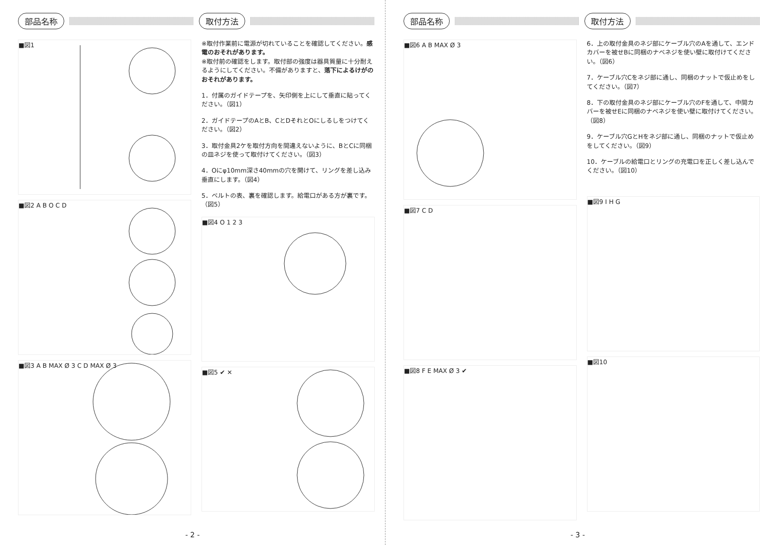部品名称 取付方法
■図1
■図2 A B O C D
■図3 A B MAX Ø 3 C D MAX Ø 3
※取付作業前に電源が切れていることを確認してください。感電のおそれがあります。
※取付前の確認をします。取付部の強度は器具質量に十分耐えるようにしてください。不備がありますと、落下によるけがのおそれがあります。
1．付属のガイドテープを、矢印側を上にして垂直に貼ってください。（図1）
2．ガイドテープのAとB、CとDそれとOにしるしをつけてください。（図2）
3．取付金具2ケを取付方向を間違えないように、BとCに同梱の皿ネジを使って取付けてください。（図3）
4．Oにφ10mm深さ40mmの穴を開けて、リングを差し込み垂直にします。（図4）
5．ベルトの表、裏を確認します。給電口がある方が裏です。（図5）
■図4 O 1 2 3
■図5 ✔ ✕
- 2 -
部品名称 取付方法
■図6 A B MAX Ø 3
■図7 C D
■図8 F E MAX Ø 3 ✔
6．上の取付金具のネジ部にケーブル穴のAを通して、エンドカバーを被せBに同梱のナベネジを使い壁に取付けてください。（図6）
7．ケーブル穴Cをネジ部に通し、同梱のナットで仮止めをしてください。（図7）
8．下の取付金具のネジ部にケーブル穴のFを通して、中間カバーを被せEに同梱のナベネジを使い壁に取付けてください。（図8）
9．ケーブル穴GとHをネジ部に通し、同梱のナットで仮止めをしてください。（図9）
10．ケーブルの給電口とリングの充電口を正しく差し込んでください。（図10）
■図9 I H G
■図10
- 3 -